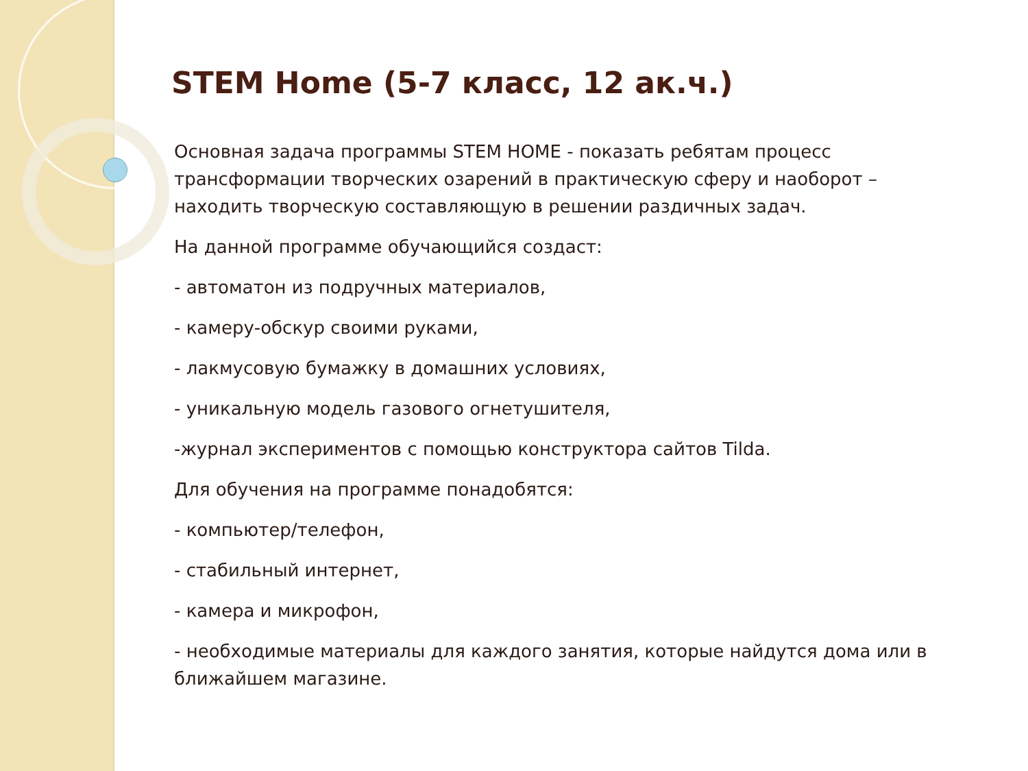STEM Home (5-7 класс, 12 ак.ч.)
Основная задача программы STEM HOME - показать ребятам процесс трансформации творческих озарений в практическую сферу и наоборот – находить творческую составляющую в решении раздичных задач.
На данной программе обучающийся создаст:
- автоматон из подручных материалов,
- камеру-обскур своими руками,
- лакмусовую бумажку в домашних условиях,
- уникальную модель газового огнетушителя,
-журнал экспериментов с помощью конструктора сайтов Tilda.
Для обучения на программе понадобятся:
- компьютер/телефон,
- стабильный интернет,
- камера и микрофон,
- необходимые материалы для каждого занятия, которые найдутся дома или в ближайшем магазине.